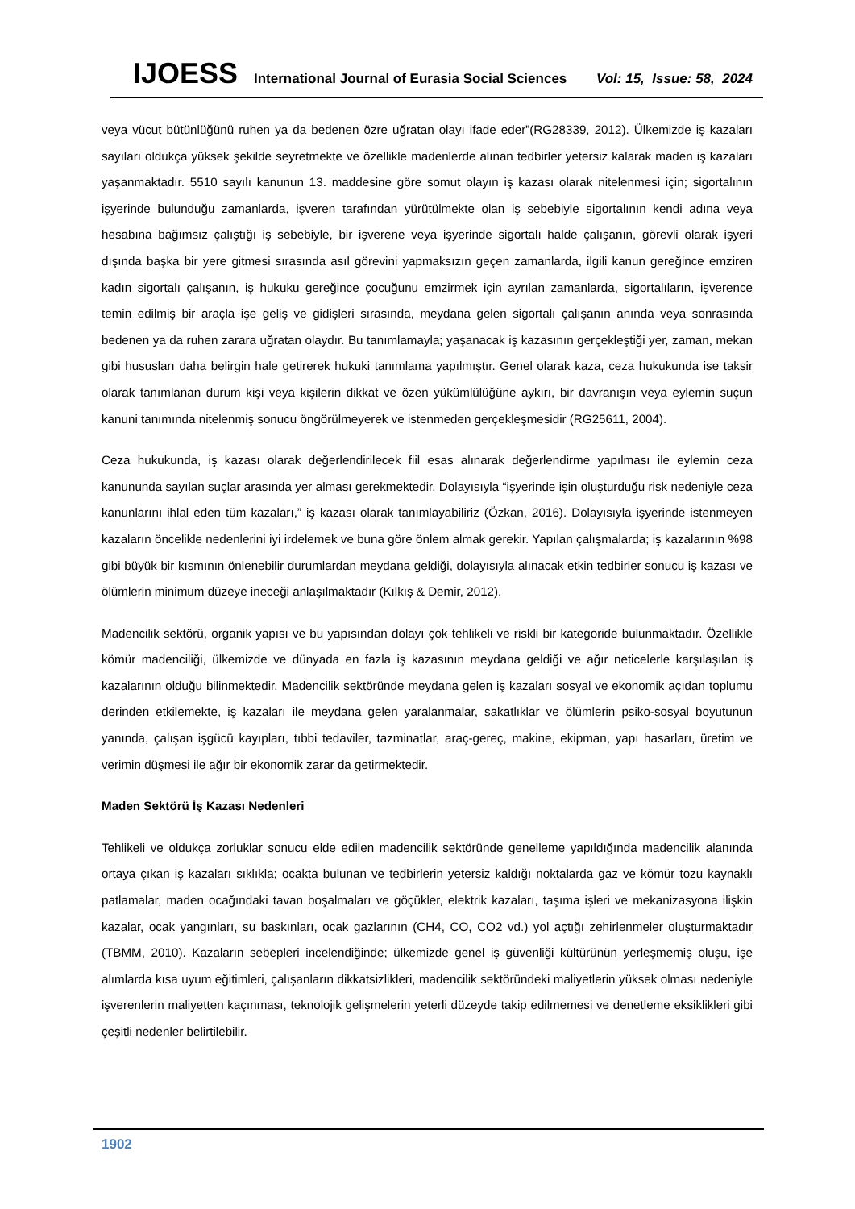IJOESS International Journal of Eurasia Social Sciences Vol: 15, Issue: 58, 2024
veya vücut bütünlüğünü ruhen ya da bedenen özre uğratan olayı ifade eder”(RG28339, 2012). Ülkemizde iş kazaları sayıları oldukça yüksek şekilde seyretmekte ve özellikle madenlerde alınan tedbirler yetersiz kalarak maden iş kazaları yaşanmaktadır. 5510 sayılı kanunun 13. maddesine göre somut olayın iş kazası olarak nitelenmesi için; sigortalının işyerinde bulunduğu zamanlarda, işveren tarafından yürütülmekte olan iş sebebiyle sigortalının kendi adına veya hesabına bağımsız çalıştığı iş sebebiyle, bir işverene veya işyerinde sigortalı halde çalışanın, görevli olarak işyeri dışında başka bir yere gitmesi sırasında asıl görevini yapmaksızın geçen zamanlarda, ilgili kanun gereğince emziren kadın sigortalı çalışanın, iş hukuku gereğince çocuğunu emzirmek için ayrılan zamanlarda, sigortalıların, işverence temin edilmiş bir araçla işe geliş ve gidişleri sırasında, meydana gelen sigortalı çalışanın anında veya sonrasında bedenen ya da ruhen zarara uğratan olaydır. Bu tanımlamayla; yaşanacak iş kazasının gerçekleştiği yer, zaman, mekan gibi hususları daha belirgin hale getirerek hukuki tanımlama yapılmıştır. Genel olarak kaza, ceza hukukunda ise taksir olarak tanımlanan durum kişi veya kişilerin dikkat ve özen yükümlülüğüne aykırı, bir davranışın veya eylemin suçun kanuni tanımında nitelenmiş sonucu öngörülmeyerek ve istenmeden gerçekleşmesidir (RG25611, 2004).
Ceza hukukunda, iş kazası olarak değerlendirilecek fiil esas alınarak değerlendirme yapılması ile eylemin ceza kanununda sayılan suçlar arasında yer alması gerekmektedir. Dolayısıyla “işyerinde işin oluşturduğu risk nedeniyle ceza kanunlarını ihlal eden tüm kazaları,” iş kazası olarak tanımlayabiliriz (Özkan, 2016). Dolayısıyla işyerinde istenmeyen kazaların öncelikle nedenlerini iyi irdelemek ve buna göre önlem almak gerekir. Yapılan çalışmalarda; iş kazalarının %98 gibi büyük bir kısmının önlenebilir durumlardan meydana geldiği, dolayısıyla alınacak etkin tedbirler sonucu iş kazası ve ölümlerin minimum düzeye ineceği anlaşılmaktadır (Kılkış & Demir, 2012).
Madencilik sektörü, organik yapısı ve bu yapısından dolayı çok tehlikeli ve riskli bir kategoride bulunmaktadır. Özellikle kömür madenciliği, ülkemizde ve dünyada en fazla iş kazasının meydana geldiği ve ağır neticelerle karşılaşılan iş kazalarının olduğu bilinmektedir. Madencilik sektöründe meydana gelen iş kazaları sosyal ve ekonomik açıdan toplumu derinden etkilemekte, iş kazaları ile meydana gelen yaralanmalar, sakatlıklar ve ölümlerin psiko-sosyal boyutunun yanında, çalışan işgücü kayıpları, tıbbi tedaviler, tazminatlar, araç-gereç, makine, ekipman, yapı hasarları, üretim ve verimin düşmesi ile ağır bir ekonomik zarar da getirmektedir.
Maden Sektörü İş Kazası Nedenleri
Tehlikeli ve oldukça zorluklar sonucu elde edilen madencilik sektöründe genelleme yapıldığında madencilik alanında ortaya çıkan iş kazaları sıklıkla; ocakta bulunan ve tedbirlerin yetersiz kaldığı noktalarda gaz ve kömür tozu kaynaklı patlamalar, maden ocağındaki tavan boşalmaları ve göçükler, elektrik kazaları, taşıma işleri ve mekanizasyona ilişkin kazalar, ocak yangınları, su baskınları, ocak gazlarının (CH4, CO, CO2 vd.) yol açtığı zehirlenmeler oluşturmaktadır (TBMM, 2010). Kazaların sebepleri incelendiğinde; ülkemizde genel iş güvenliği kültürünün yerleşmemiş oluşu, işe alımlarda kısa uyum eğitimleri, çalışanların dikkatsizlikleri, madencilik sektöründeki maliyetlerin yüksek olması nedeniyle işverenlerin maliyetten kaçınması, teknolojik gelişmelerin yeterli düzeyde takip edilmemesi ve denetleme eksiklikleri gibi çeşitli nedenler belirtilebilir.
1902